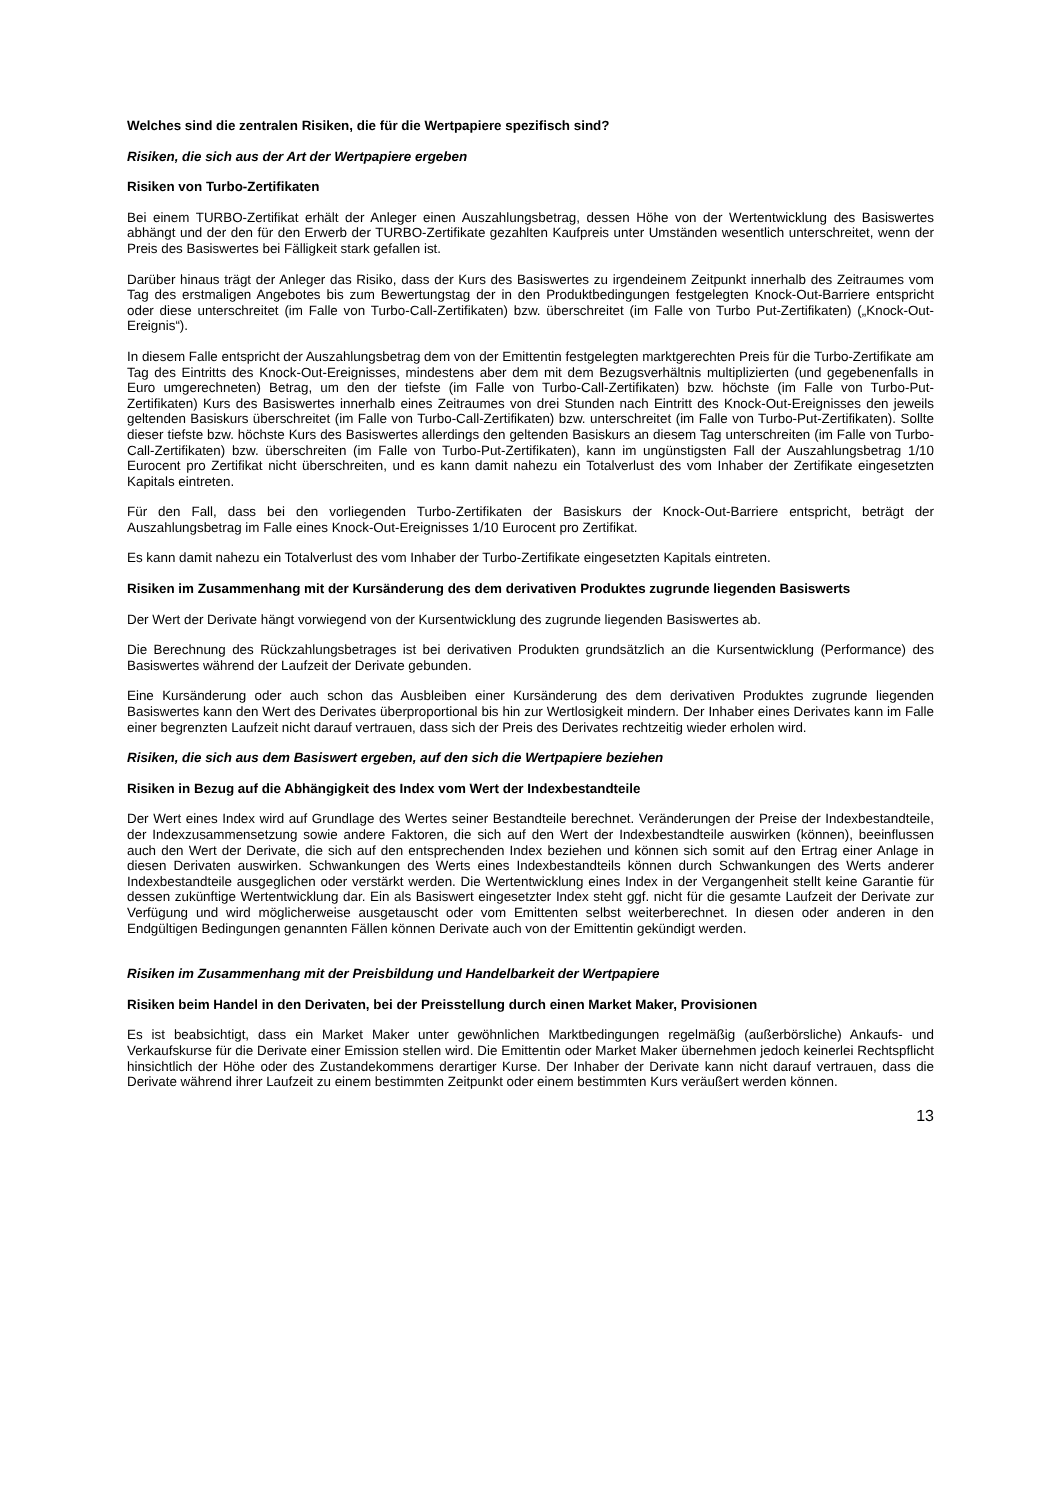Welches sind die zentralen Risiken, die für die Wertpapiere spezifisch sind?
Risiken, die sich aus der Art der Wertpapiere ergeben
Risiken von Turbo-Zertifikaten
Bei einem TURBO-Zertifikat erhält der Anleger einen Auszahlungsbetrag, dessen Höhe von der Wertentwicklung des Basiswertes abhängt und der den für den Erwerb der TURBO-Zertifikate gezahlten Kaufpreis unter Umständen wesentlich unterschreitet, wenn der Preis des Basiswertes bei Fälligkeit stark gefallen ist.
Darüber hinaus trägt der Anleger das Risiko, dass der Kurs des Basiswertes zu irgendeinem Zeitpunkt innerhalb des Zeitraumes vom Tag des erstmaligen Angebotes bis zum Bewertungstag der in den Produktbedingungen festgelegten Knock-Out-Barriere entspricht oder diese unterschreitet (im Falle von Turbo-Call-Zertifikaten) bzw. überschreitet (im Falle von Turbo Put-Zertifikaten) („Knock-Out-Ereignis“).
In diesem Falle entspricht der Auszahlungsbetrag dem von der Emittentin festgelegten marktgerechten Preis für die Turbo-Zertifikate am Tag des Eintritts des Knock-Out-Ereignisses, mindestens aber dem mit dem Bezugsverhältnis multiplizierten (und gegebenenfalls in Euro umgerechneten) Betrag, um den der tiefste (im Falle von Turbo-Call-Zertifikaten) bzw. höchste (im Falle von Turbo-Put-Zertifikaten) Kurs des Basiswertes innerhalb eines Zeitraumes von drei Stunden nach Eintritt des Knock-Out-Ereignisses den jeweils geltenden Basiskurs überschreitet (im Falle von Turbo-Call-Zertifikaten) bzw. unterschreitet (im Falle von Turbo-Put-Zertifikaten). Sollte dieser tiefste bzw. höchste Kurs des Basiswertes allerdings den geltenden Basiskurs an diesem Tag unterschreiten (im Falle von Turbo-Call-Zertifikaten) bzw. überschreiten (im Falle von Turbo-Put-Zertifikaten), kann im ungünstigsten Fall der Auszahlungsbetrag 1/10 Eurocent pro Zertifikat nicht überschreiten, und es kann damit nahezu ein Totalverlust des vom Inhaber der Zertifikate eingesetzten Kapitals eintreten.
Für den Fall, dass bei den vorliegenden Turbo-Zertifikaten der Basiskurs der Knock-Out-Barriere entspricht, beträgt der Auszahlungsbetrag im Falle eines Knock-Out-Ereignisses 1/10 Eurocent pro Zertifikat.
Es kann damit nahezu ein Totalverlust des vom Inhaber der Turbo-Zertifikate eingesetzten Kapitals eintreten.
Risiken im Zusammenhang mit der Kursänderung des dem derivativen Produktes zugrunde liegenden Basiswerts
Der Wert der Derivate hängt vorwiegend von der Kursentwicklung des zugrunde liegenden Basiswertes ab.
Die Berechnung des Rückzahlungsbetrages ist bei derivativen Produkten grundsätzlich an die Kursentwicklung (Performance) des Basiswertes während der Laufzeit der Derivate gebunden.
Eine Kursänderung oder auch schon das Ausbleiben einer Kursänderung des dem derivativen Produktes zugrunde liegenden Basiswertes kann den Wert des Derivates überproportional bis hin zur Wertlosigkeit mindern. Der Inhaber eines Derivates kann im Falle einer begrenzten Laufzeit nicht darauf vertrauen, dass sich der Preis des Derivates rechtzeitig wieder erholen wird.
Risiken, die sich aus dem Basiswert ergeben, auf den sich die Wertpapiere beziehen
Risiken in Bezug auf die Abhängigkeit des Index vom Wert der Indexbestandteile
Der Wert eines Index wird auf Grundlage des Wertes seiner Bestandteile berechnet. Veränderungen der Preise der Indexbestandteile, der Indexzusammensetzung sowie andere Faktoren, die sich auf den Wert der Indexbestandteile auswirken (können), beeinflussen auch den Wert der Derivate, die sich auf den entsprechenden Index beziehen und können sich somit auf den Ertrag einer Anlage in diesen Derivaten auswirken. Schwankungen des Werts eines Indexbestandteils können durch Schwankungen des Werts anderer Indexbestandteile ausgeglichen oder verstärkt werden. Die Wertentwicklung eines Index in der Vergangenheit stellt keine Garantie für dessen zukünftige Wertentwicklung dar. Ein als Basiswert eingesetzter Index steht ggf. nicht für die gesamte Laufzeit der Derivate zur Verfügung und wird möglicherweise ausgetauscht oder vom Emittenten selbst weiterberechnet. In diesen oder anderen in den Endgültigen Bedingungen genannten Fällen können Derivate auch von der Emittentin gekündigt werden.
Risiken im Zusammenhang mit der Preisbildung und Handelbarkeit der Wertpapiere
Risiken beim Handel in den Derivaten, bei der Preisstellung durch einen Market Maker, Provisionen
Es ist beabsichtigt, dass ein Market Maker unter gewöhnlichen Marktbedingungen regelmäßig (außerbörsliche) Ankaufs- und Verkaufskurse für die Derivate einer Emission stellen wird. Die Emittentin oder Market Maker übernehmen jedoch keinerlei Rechtspflicht hinsichtlich der Höhe oder des Zustandekommens derartiger Kurse. Der Inhaber der Derivate kann nicht darauf vertrauen, dass die Derivate während ihrer Laufzeit zu einem bestimmten Zeitpunkt oder einem bestimmten Kurs veräußert werden können.
13